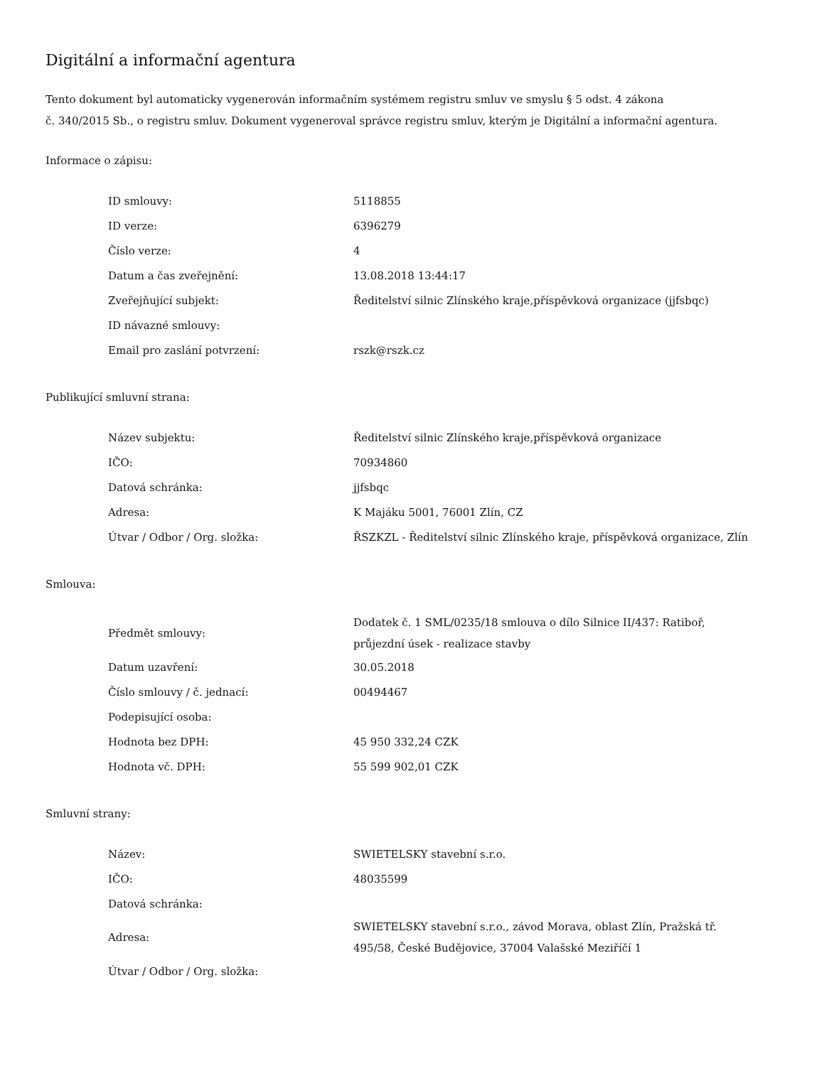Digitální a informační agentura
Tento dokument byl automaticky vygenerován informačním systémem registru smluv ve smyslu § 5 odst. 4 zákona
č. 340/2015 Sb., o registru smluv. Dokument vygeneroval správce registru smluv, kterým je Digitální a informační agentura.
Informace o zápisu:
| ID smlouvy: | 5118855 |
| ID verze: | 6396279 |
| Číslo verze: | 4 |
| Datum a čas zveřejnění: | 13.08.2018 13:44:17 |
| Zveřejňující subjekt: | Ředitelství silnic Zlínského kraje,příspěvková organizace (jjfsbqc) |
| ID návazné smlouvy: | |
| Email pro zaslání potvrzení: | rszk@rszk.cz |
Publikující smluvní strana:
| Název subjektu: | Ředitelství silnic Zlínského kraje,příspěvková organizace |
| IČO: | 70934860 |
| Datová schránka: | jjfsbqc |
| Adresa: | K Majáku 5001, 76001 Zlín, CZ |
| Útvar / Odbor / Org. složka: | ŘSZKZL - Ředitelství silnic Zlínského kraje, příspěvková organizace, Zlín |
Smlouva:
| Předmět smlouvy: | Dodatek č. 1 SML/0235/18 smlouva o dílo Silnice II/437: Ratiboř, průjezdní úsek - realizace stavby |
| Datum uzavření: | 30.05.2018 |
| Číslo smlouvy / č. jednací: | 00494467 |
| Podepisující osoba: | |
| Hodnota bez DPH: | 45 950 332,24 CZK |
| Hodnota vč. DPH: | 55 599 902,01 CZK |
Smluvní strany:
| Název: | SWIETELSKY stavební s.r.o. |
| IČO: | 48035599 |
| Datová schránka: | |
| Adresa: | SWIETELSKY stavební s.r.o., závod Morava, oblast Zlín, Pražská tř. 495/58, České Budějovice, 37004 Valašské Meziříčí 1 |
| Útvar / Odbor / Org. složka: | |